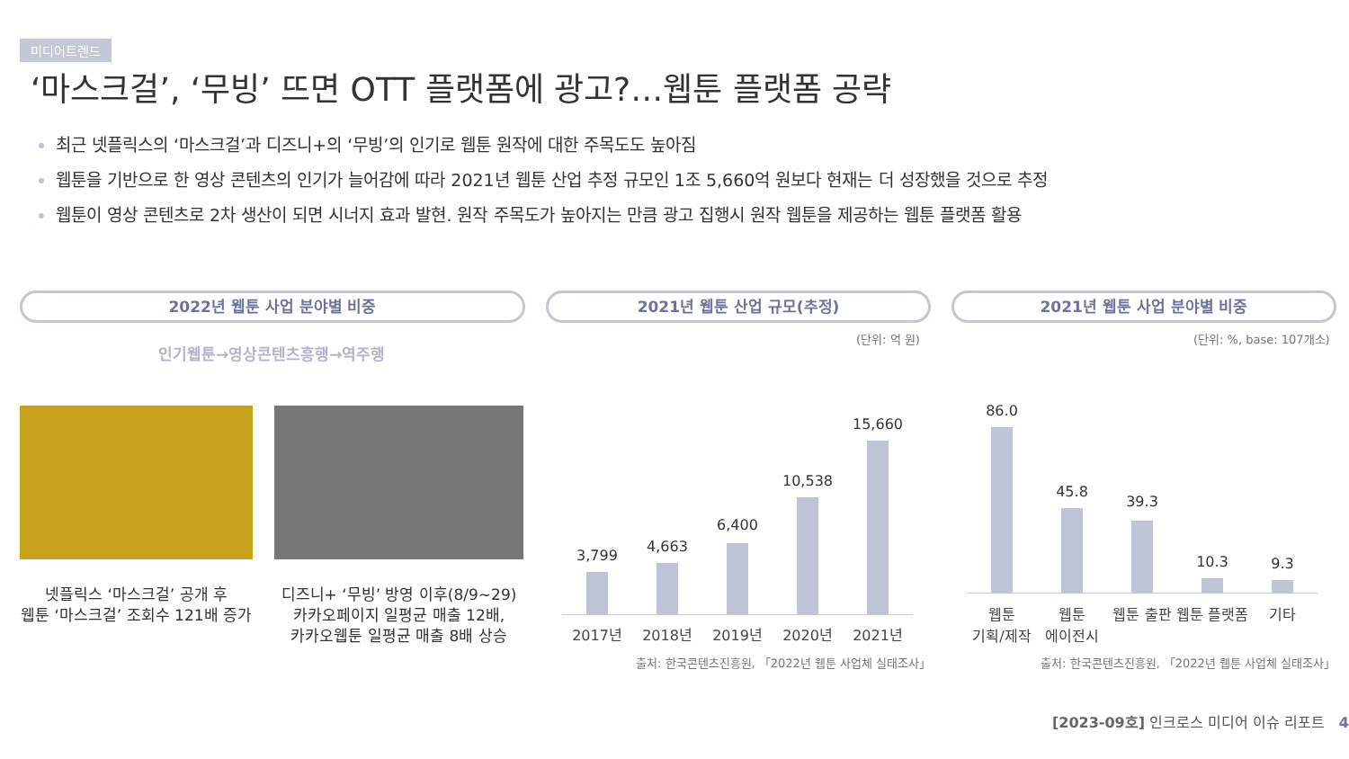미디어트렌드
‘마스크걸’, ‘무빙’ 뜨면 OTT 플랫폼에 광고?…웹툰 플랫폼 공략
최근 넷플릭스의 ‘마스크걸’과 디즈니+의 ‘무빙’의 인기로 웹툰 원작에 대한 주목도도 높아짐
웹툰을 기반으로 한 영상 콘텐츠의 인기가 늘어감에 따라 2021년 웹툰 산업 추정 규모인 1조 5,660억 원보다 현재는 더 성장했을 것으로 추정
웹툰이 영상 콘텐츠로 2차 생산이 되면 시너지 효과 발현. 원작 주목도가 높아지는 만큼 광고 집행시 원작 웹툰을 제공하는 웹툰 플랫폼 활용
2022년 웹툰 사업 분야별 비중 2021년 웹툰 산업 규모(추정) 2021년 웹툰 사업 분야별 비중
인기웹툰→영상콘텐츠흥행→역주행
(단위: 억 원) (단위: %, base: 107개소)
넷플릭스 ‘마스크걸’ 공개 후
웹툰 ‘마스크걸’ 조회수 121배 증가
디즈니+ ‘무빙’ 방영 이후(8/9~29)
카카오페이지 일평균 매출 12배,
카카오웹툰 일평균 매출 8배 상승
3,799
2017년
4,663
2018년
6,400
2019년
10,538
2020년
15,660
2021년
출처: 한국콘텐츠진흥원, 「2022년 웹툰 사업체 실태조사」
86.0
웹툰
기획/제작
45.8
웹툰
에이전시
39.3
웹툰 출판
10.3
웹툰 플랫폼
9.3
기타
출처: 한국콘텐츠진흥원, 「2022년 웹툰 사업체 실태조사」
[2023-09호] 인크로스 미디어 이슈 리포트 4